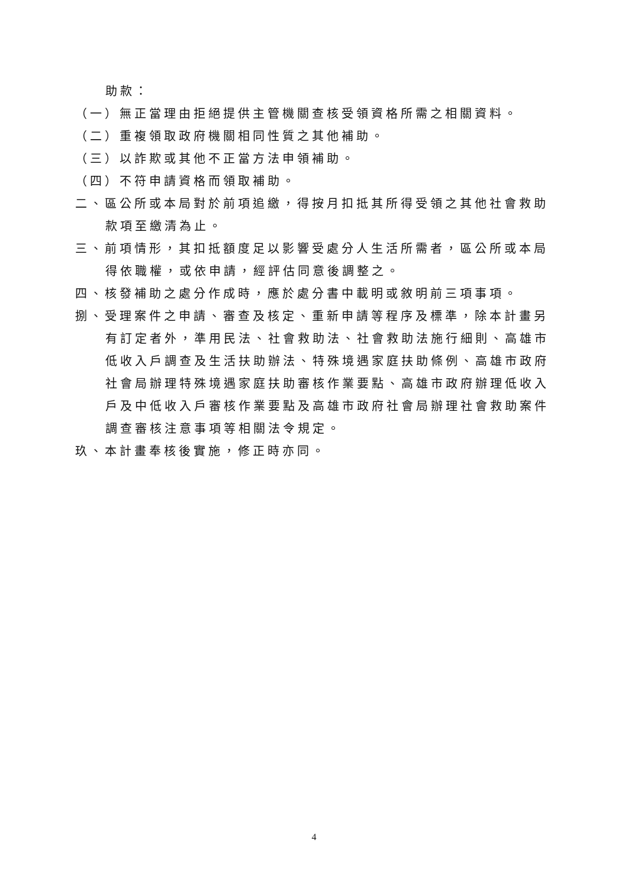助款：
（一）無正當理由拒絕提供主管機關查核受領資格所需之相關資料。
（二）重複領取政府機關相同性質之其他補助。
（三）以詐欺或其他不正當方法申領補助。
（四）不符申請資格而領取補助。
二、區公所或本局對於前項追繳，得按月扣抵其所得受領之其他社會救助款項至繳清為止。
三、前項情形，其扣抵額度足以影響受處分人生活所需者，區公所或本局得依職權，或依申請，經評估同意後調整之。
四、核發補助之處分作成時，應於處分書中載明或敘明前三項事項。
捌、受理案件之申請、審查及核定、重新申請等程序及標準，除本計畫另有訂定者外，準用民法、社會救助法、社會救助法施行細則、高雄市低收入戶調查及生活扶助辦法、特殊境遇家庭扶助條例、高雄市政府社會局辦理特殊境遇家庭扶助審核作業要點、高雄市政府辦理低收入戶及中低收入戶審核作業要點及高雄市政府社會局辦理社會救助案件調查審核注意事項等相關法令規定。
玖、本計畫奉核後實施，修正時亦同。
4